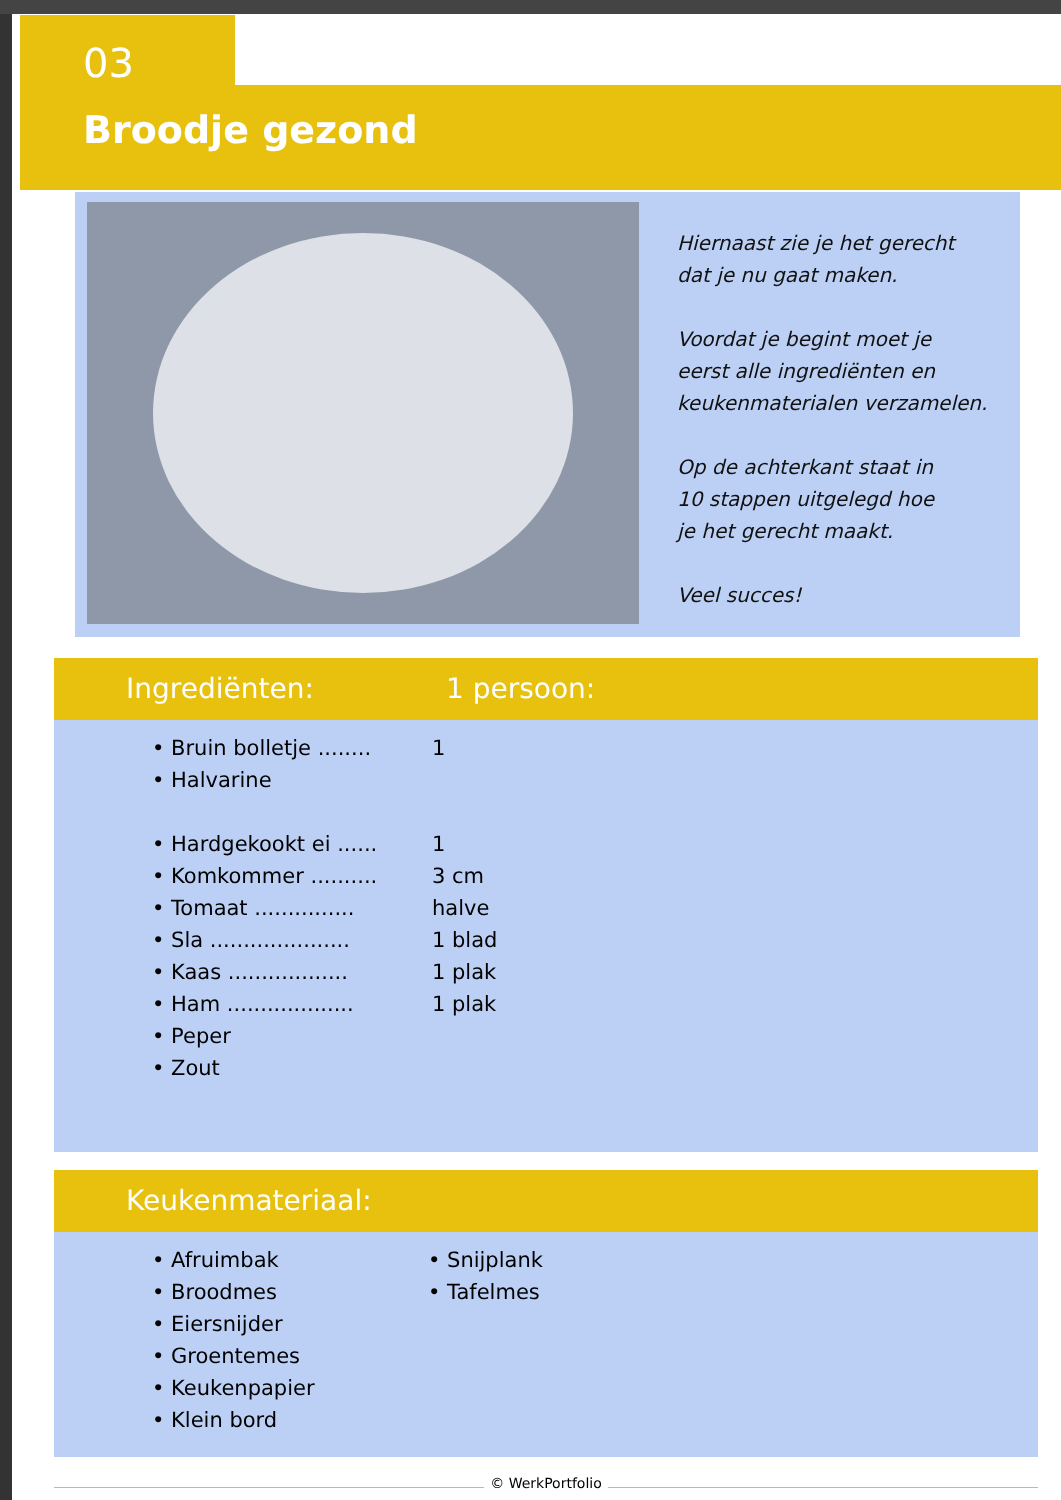03
Broodje gezond
Hiernaast zie je het gerecht
dat je nu gaat maken.
Voordat je begint moet je
eerst alle ingrediënten en
keukenmaterialen verzamelen.
Op de achterkant staat in
10 stappen uitgelegd hoe
je het gerecht maakt.
Veel succes!
Ingrediënten: 1 persoon:
• Bruin bolletje ........ 1
• Halvarine
• Hardgekookt ei ...... 1
• Komkommer .......... 3 cm
• Tomaat ............... halve
• Sla ..................... 1 blad
• Kaas .................. 1 plak
• Ham ................... 1 plak
• Peper
• Zout
Keukenmateriaal:
• Afruimbak
• Broodmes
• Eiersnijder
• Groentemes
• Keukenpapier
• Klein bord
• Snijplank
• Tafelmes
© WerkPortfolio